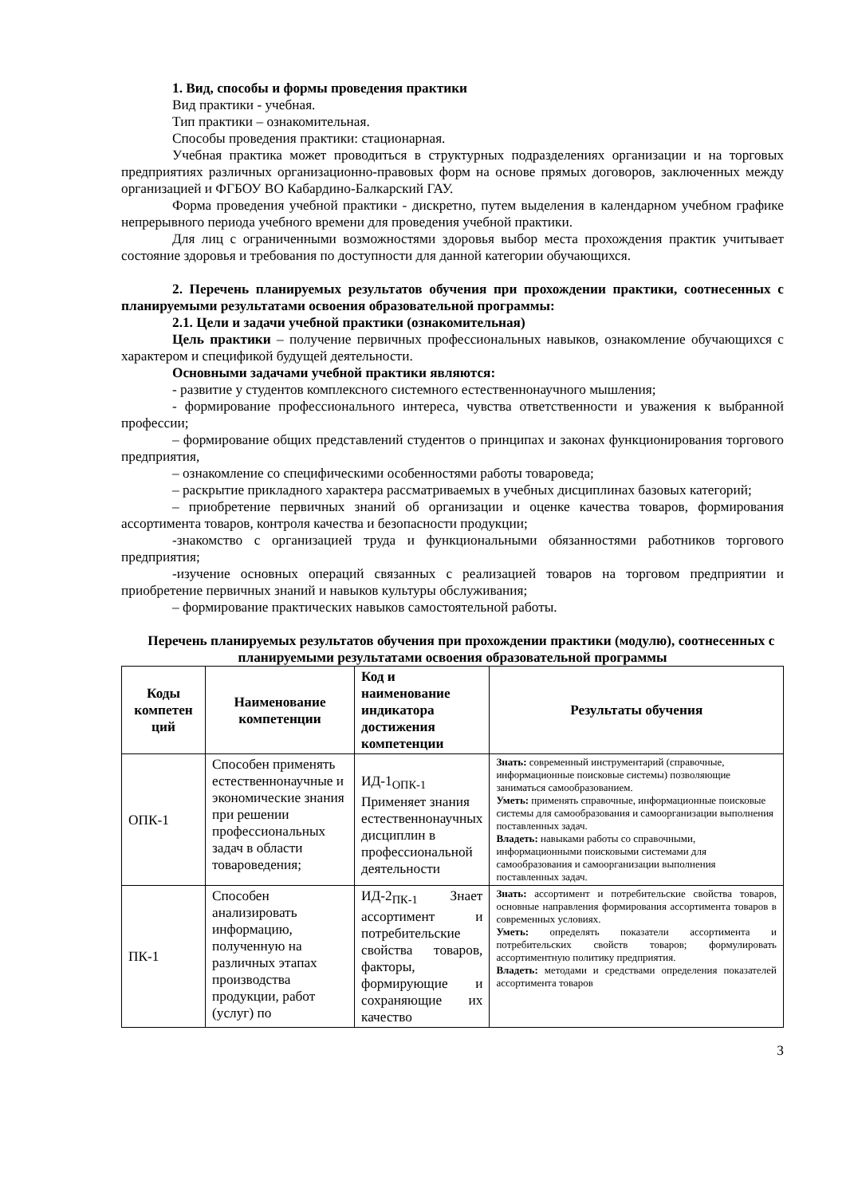1. Вид, способы и формы проведения практики
Вид практики - учебная.
Тип практики – ознакомительная.
Способы проведения практики: стационарная.
Учебная практика может проводиться в структурных подразделениях организации и на торговых предприятиях различных организационно-правовых форм на основе прямых договоров, заключенных между организацией и ФГБОУ ВО Кабардино-Балкарский ГАУ.
Форма проведения учебной практики - дискретно, путем выделения в календарном учебном графике непрерывного периода учебного времени для проведения учебной практики.
Для лиц с ограниченными возможностями здоровья выбор места прохождения практик учитывает состояние здоровья и требования по доступности для данной категории обучающихся.
2. Перечень планируемых результатов обучения при прохождении практики, соотнесенных с планируемыми результатами освоения образовательной программы:
2.1. Цели и задачи учебной практики (ознакомительная)
Цель практики – получение первичных профессиональных навыков, ознакомление обучающихся с характером и спецификой будущей деятельности.
Основными задачами учебной практики являются:
- развитие у студентов комплексного системного естественнонаучного мышления;
- формирование профессионального интереса, чувства ответственности и уважения к выбранной профессии;
– формирование общих представлений студентов о принципах и законах функционирования торгового предприятия,
– ознакомление со специфическими особенностями работы товароведа;
– раскрытие прикладного характера рассматриваемых в учебных дисциплинах базовых категорий;
– приобретение первичных знаний об организации и оценке качества товаров, формирования ассортимента товаров, контроля качества и безопасности продукции;
-знакомство с организацией труда и функциональными обязанностями работников торгового предприятия;
-изучение основных операций связанных с реализацией товаров на торговом предприятии и приобретение первичных знаний и навыков культуры обслуживания;
– формирование практических навыков самостоятельной работы.
Перечень планируемых результатов обучения при прохождении практики (модулю), соотнесенных с планируемыми результатами освоения образовательной программы
| Коды компетен ций | Наименование компетенции | Код и наименование индикатора достижения компетенции | Результаты обучения |
| --- | --- | --- | --- |
| ОПК-1 | Способен применять естественнонаучные и экономические знания при решении профессиональных задач в области товароведения; | ИД-1<sub>ОПК-1</sub> Применяет знания естественнонаучных дисциплин в профессиональной деятельности | Знать: современный инструментарий (справочные, информационные поисковые системы) позволяющие заниматься самообразованием. Уметь: применять справочные, информационные поисковые системы для самообразования и самоорганизации выполнения поставленных задач. Владеть: навыками работы со справочными, информационными поисковыми системами для самообразования и самоорганизации выполнения поставленных задач. |
| ПК-1 | Способен анализировать информацию, полученную на различных этапах производства продукции, работ (услуг) по | ИД-2<sub>ПК-1</sub> Знает ассортимент и потребительские свойства товаров, факторы, формирующие и сохраняющие их качество | Знать: ассортимент и потребительские свойства товаров, основные направления формирования ассортимента товаров в современных условиях. Уметь: определять показатели ассортимента и потребительских свойств товаров; формулировать ассортиментную политику предприятия. Владеть: методами и средствами определения показателей ассортимента товаров |
3